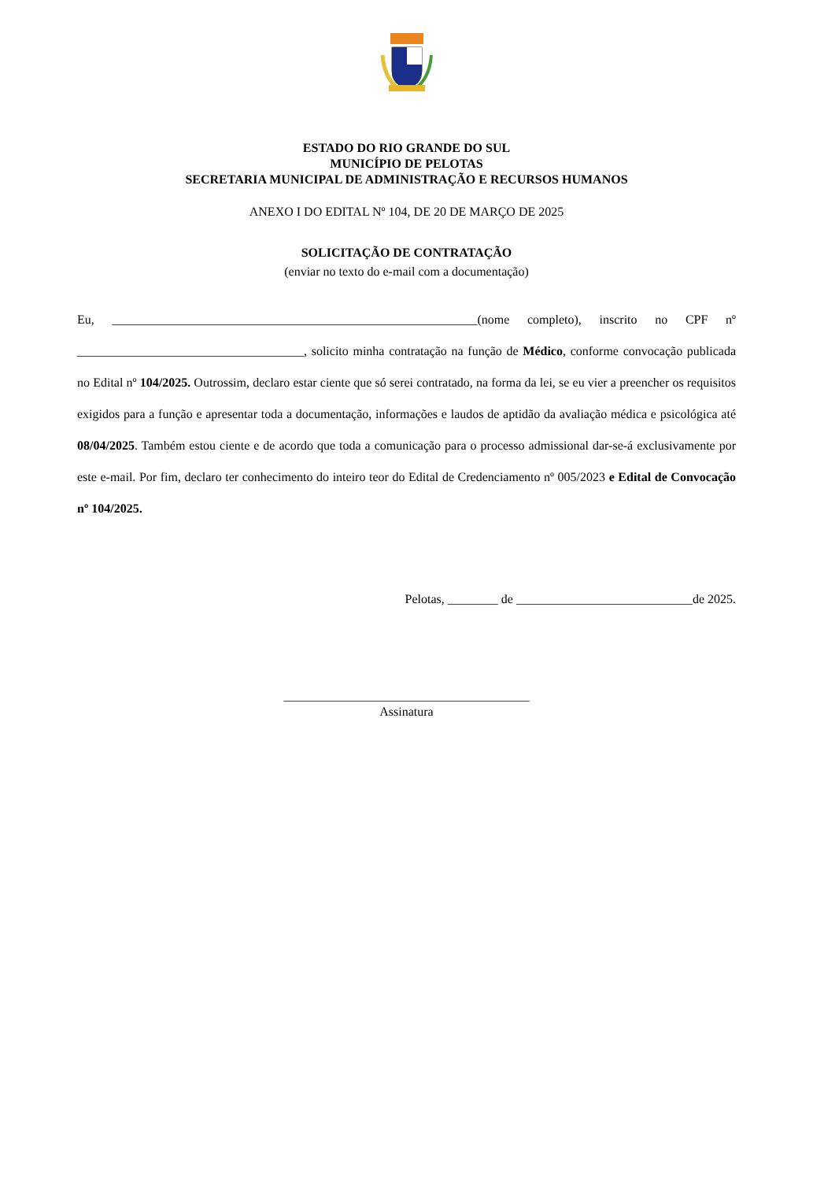ESTADO DO RIO GRANDE DO SUL
MUNICÍPIO DE PELOTAS
SECRETARIA MUNICIPAL DE ADMINISTRAÇÃO E RECURSOS HUMANOS
ANEXO I DO EDITAL Nº 104, DE 20 DE MARÇO DE 2025
SOLICITAÇÃO DE CONTRATAÇÃO
(enviar no texto do e-mail com a documentação)
Eu, __________________________________________________________(nome completo), inscrito no CPF nº ____________________________________, solicito minha contratação na função de Médico, conforme convocação publicada no Edital nº 104/2025. Outrossim, declaro estar ciente que só serei contratado, na forma da lei, se eu vier a preencher os requisitos exigidos para a função e apresentar toda a documentação, informações e laudos de aptidão da avaliação médica e psicológica até 08/04/2025. Também estou ciente e de acordo que toda a comunicação para o processo admissional dar-se-á exclusivamente por este e-mail. Por fim, declaro ter conhecimento do inteiro teor do Edital de Credenciamento nº 005/2023 e Edital de Convocação nº 104/2025.
Pelotas, ________ de ____________________________de 2025.
_______________________________________
Assinatura